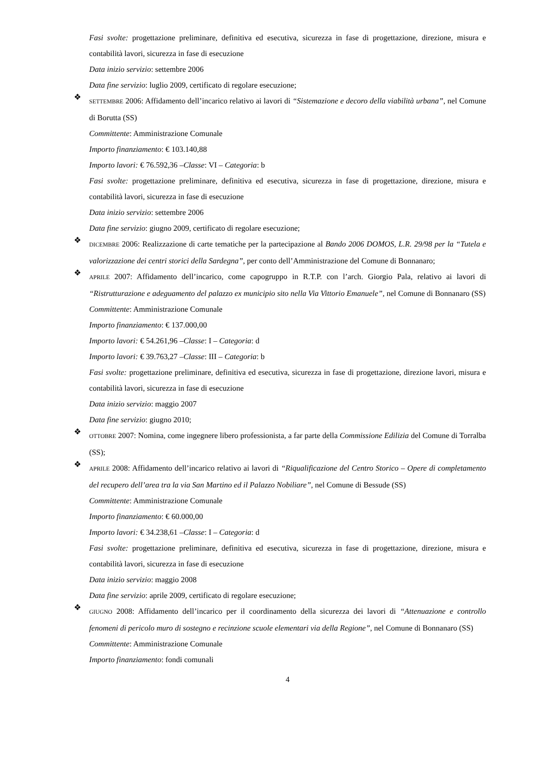Fasi svolte: progettazione preliminare, definitiva ed esecutiva, sicurezza in fase di progettazione, direzione, misura e contabilità lavori, sicurezza in fase di esecuzione
Data inizio servizio: settembre 2006
Data fine servizio: luglio 2009, certificato di regolare esecuzione;
❖
SETTEMBRE 2006: Affidamento dell’incarico relativo ai lavori di “Sistemazione e decoro della viabilità urbana”, nel Comune di Borutta (SS)
Committente: Amministrazione Comunale
Importo finanziamento: € 103.140,88
Importo lavori: € 76.592,36 –Classe: VI – Categoria: b
Fasi svolte: progettazione preliminare, definitiva ed esecutiva, sicurezza in fase di progettazione, direzione, misura e contabilità lavori, sicurezza in fase di esecuzione
Data inizio servizio: settembre 2006
Data fine servizio: giugno 2009, certificato di regolare esecuzione;
❖
DICEMBRE 2006: Realizzazione di carte tematiche per la partecipazione al Bando 2006 DOMOS, L.R. 29/98 per la “Tutela e valorizzazione dei centri storici della Sardegna”, per conto dell’Amministrazione del Comune di Bonnanaro;
❖
APRILE 2007: Affidamento dell’incarico, come capogruppo in R.T.P. con l’arch. Giorgio Pala, relativo ai lavori di “Ristrutturazione e adeguamento del palazzo ex municipio sito nella Via Vittorio Emanuele”, nel Comune di Bonnanaro (SS)
Committente: Amministrazione Comunale
Importo finanziamento: € 137.000,00
Importo lavori: € 54.261,96 –Classe: I – Categoria: d
Importo lavori: € 39.763,27 –Classe: III – Categoria: b
Fasi svolte: progettazione preliminare, definitiva ed esecutiva, sicurezza in fase di progettazione, direzione lavori, misura e contabilità lavori, sicurezza in fase di esecuzione
Data inizio servizio: maggio 2007
Data fine servizio: giugno 2010;
❖
OTTOBRE 2007: Nomina, come ingegnere libero professionista, a far parte della Commissione Edilizia del Comune di Torralba (SS);
❖
APRILE 2008: Affidamento dell’incarico relativo ai lavori di “Riqualificazione del Centro Storico – Opere di completamento del recupero dell’area tra la via San Martino ed il Palazzo Nobiliare”, nel Comune di Bessude (SS)
Committente: Amministrazione Comunale
Importo finanziamento: € 60.000,00
Importo lavori: € 34.238,61 –Classe: I – Categoria: d
Fasi svolte: progettazione preliminare, definitiva ed esecutiva, sicurezza in fase di progettazione, direzione, misura e contabilità lavori, sicurezza in fase di esecuzione
Data inizio servizio: maggio 2008
Data fine servizio: aprile 2009, certificato di regolare esecuzione;
❖
GIUGNO 2008: Affidamento dell’incarico per il coordinamento della sicurezza dei lavori di “Attenuazione e controllo fenomeni di pericolo muro di sostegno e recinzione scuole elementari via della Regione”, nel Comune di Bonnanaro (SS)
Committente: Amministrazione Comunale
Importo finanziamento: fondi comunali
4